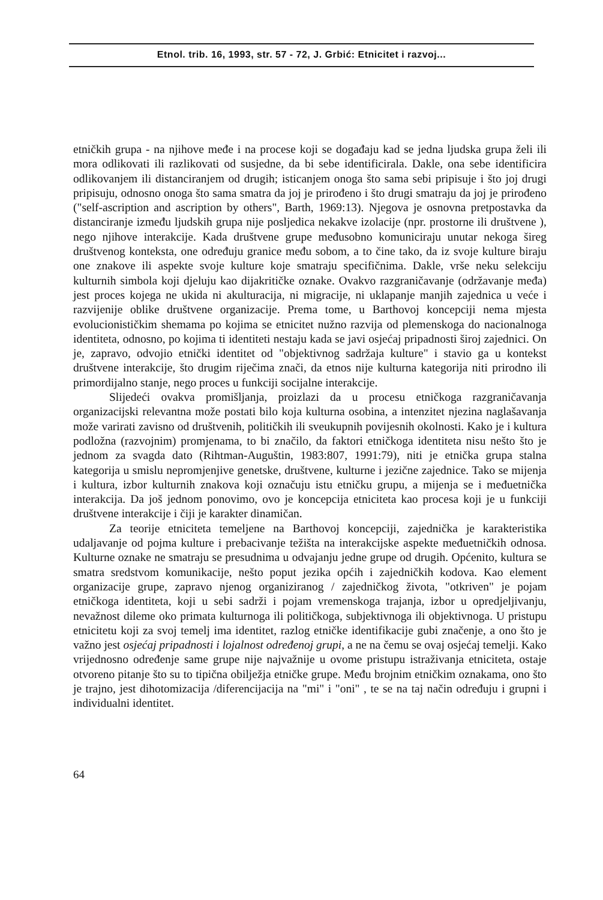Etnol. trib. 16, 1993, str. 57 - 72, J. Grbić: Etnicitet i razvoj...
etničkih grupa - na njihove međe i na procese koji se događaju kad se jedna ljudska grupa želi ili mora odlikovati ili razlikovati od susjedne, da bi sebe identificirala. Dakle, ona sebe identificira odlikovanjem ili distanciranjem od drugih; isticanjem onoga što sama sebi pripisuje i što joj drugi pripisuju, odnosno onoga što sama smatra da joj je prirođeno i što drugi smatraju da joj je prirođeno ("self-ascription and ascription by others", Barth, 1969:13). Njegova je osnovna pretpostavka da distanciranje između ljudskih grupa nije posljedica nekakve izolacije (npr. prostorne ili društvene ), nego njihove interakcije. Kada društvene grupe međusobno komuniciraju unutar nekoga šireg društvenog konteksta, one određuju granice među sobom, a to čine tako, da iz svoje kulture biraju one znakove ili aspekte svoje kulture koje smatraju specifičnima. Dakle, vrše neku selekciju kulturnih simbola koji djeluju kao dijakritičke oznake. Ovakvo razgraničavanje (održavanje međa) jest proces kojega ne ukida ni akulturacija, ni migracije, ni uklapanje manjih zajednica u veće i razvijenije oblike društvene organizacije. Prema tome, u Barthovoj koncepciji nema mjesta evolucionističkim shemama po kojima se etnicitet nužno razvija od plemenskoga do nacionalnoga identiteta, odnosno, po kojima ti identiteti nestaju kada se javi osjećaj pripadnosti široj zajednici. On je, zapravo, odvojio etnički identitet od "objektivnog sadržaja kulture" i stavio ga u kontekst društvene interakcije, što drugim riječima znači, da etnos nije kulturna kategorija niti prirodno ili primordijalno stanje, nego proces u funkciji socijalne interakcije.
Slijedeći ovakva promišljanja, proizlazi da u procesu etničkoga razgraničavanja organizacijski relevantna može postati bilo koja kulturna osobina, a intenzitet njezina naglašavanja može varirati zavisno od društvenih, političkih ili sveukupnih povijesnih okolnosti. Kako je i kultura podložna (razvojnim) promjenama, to bi značilo, da faktori etničkoga identiteta nisu nešto što je jednom za svagda dato (Rihtman-Auguštin, 1983:807, 1991:79), niti je etnička grupa stalna kategorija u smislu nepromjenjive genetske, društvene, kulturne i jezične zajednice. Tako se mijenja i kultura, izbor kulturnih znakova koji označuju istu etničku grupu, a mijenja se i međuetnička interakcija. Da još jednom ponovimo, ovo je koncepcija etniciteta kao procesa koji je u funkciji društvene interakcije i čiji je karakter dinamičan.
Za teorije etniciteta temeljene na Barthovoj koncepciji, zajednička je karakteristika udaljavanje od pojma kulture i prebacivanje težišta na interakcijske aspekte međuetničkih odnosa. Kulturne oznake ne smatraju se presudnima u odvajanju jedne grupe od drugih. Općenito, kultura se smatra sredstvom komunikacije, nešto poput jezika općih i zajedničkih kodova. Kao element organizacije grupe, zapravo njenog organiziranog / zajedničkog života, "otkriven" je pojam etničkoga identiteta, koji u sebi sadrži i pojam vremenskoga trajanja, izbor u opredjeljivanju, nevažnost dileme oko primata kulturnoga ili političkoga, subjektivnoga ili objektivnoga. U pristupu etnicitetu koji za svoj temelj ima identitet, razlog etničke identifikacije gubi značenje, a ono što je važno jest osjećaj pripadnosti i lojalnost određenoj grupi, a ne na čemu se ovaj osjećaj temelji. Kako vrijednosno određenje same grupe nije najvažnije u ovome pristupu istraživanja etniciteta, ostaje otvoreno pitanje što su to tipična obilježja etničke grupe. Među brojnim etničkim oznakama, ono što je trajno, jest dihotomizacija /diferencijacija na "mi" i "oni" , te se na taj način određuju i grupni i individualni identitet.
64